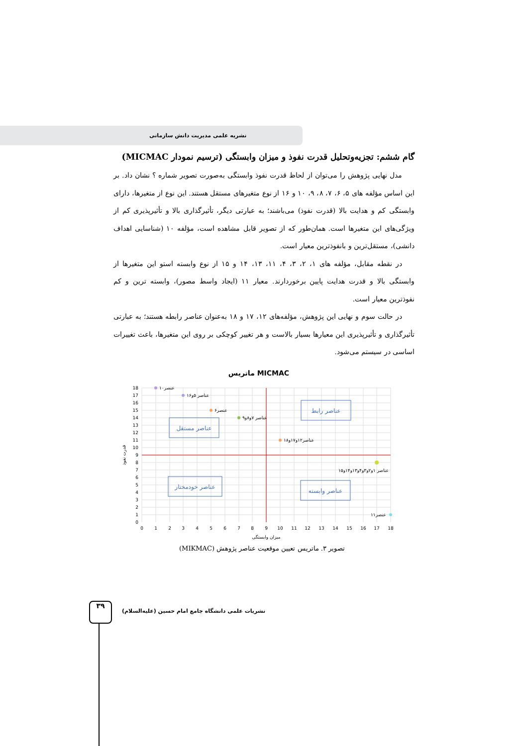نشریه علمی مدیریت دانش سازمانی
گام ششم: تجزیه‌وتحلیل قدرت نفوذ و میزان وابستگی (ترسیم نمودار MICMAC)
مدل نهایی پژوهش را می‌توان از لحاظ قدرت نفوذ وابستگی به‌صورت تصویر شماره ؟ نشان داد. بر این اساس مؤلفه های ۵، ۶، ۷، ۸، ۹، ۱۰ و ۱۶ از نوع متغیرهای مستقل هستند. این نوع از متغیرها، دارای وابستگی کم و هدایت بالا (قدرت نفوذ) می‌باشند؛ به عبارتی دیگر، تأثیرگذاری بالا و تأثیرپذیری کم از ویژگی‌های این متغیرها است. همان‌طور که از تصویر قابل مشاهده است، مؤلفه ۱۰ (شناسایی اهداف دانشی)، مستقل‌ترین و بانفوذترین معیار است.
در نقطه مقابل، مؤلفه های ۱، ۲، ۳، ۴، ۱۱، ۱۳، ۱۴ و ۱۵ از نوع وابسته استو این متغیرها از وابستگی بالا و قدرت هدایت پایین برخوردارند. معیار ۱۱ (ایجاد واسط مصور)، وابسته ترین و کم نفوذترین معیار است.
در حالت سوم و نهایی این پژوهش، مؤلفه‌های ۱۲، ۱۷ و ۱۸ به‌عنوان عناصر رابطه هستند؛ به عبارتی تأثیرگذاری و تأثیرپذیری این معیارها بسیار بالاست و هر تغییر کوچکی بر روی این متغیرها، باعث تغییرات اساسی در سیستم می‌شود.
ماتریس MICMAC
عناصر مستقل
عناصر رابط
عناصر خودمختار
عناصر وابسته
عنصر۱۰
عناصر ۵و۱۶
عنصر۶
عناصر ۷و۸و۹
عناصر۱۲و۱۷و۱۸
عناصر ۱و۲و۳و۴و۱۳و۱۴و۱۵
عنصر۱۱
18
17
16
15
14
13
12
11
10
9
8
7
6
5
4
3
2
1
0
0
1
2
3
4
5
6
7
8
9
10
11
12
13
14
15
16
17
18
میزان وابستگی
قدرت نفوذ
تصویر ۳. ماتریس تعیین موقعیت عناصر پژوهش (MIKMAC)
۳۹
نشریات علمی دانشگاه جامع امام حسین (علیه‌السلام)